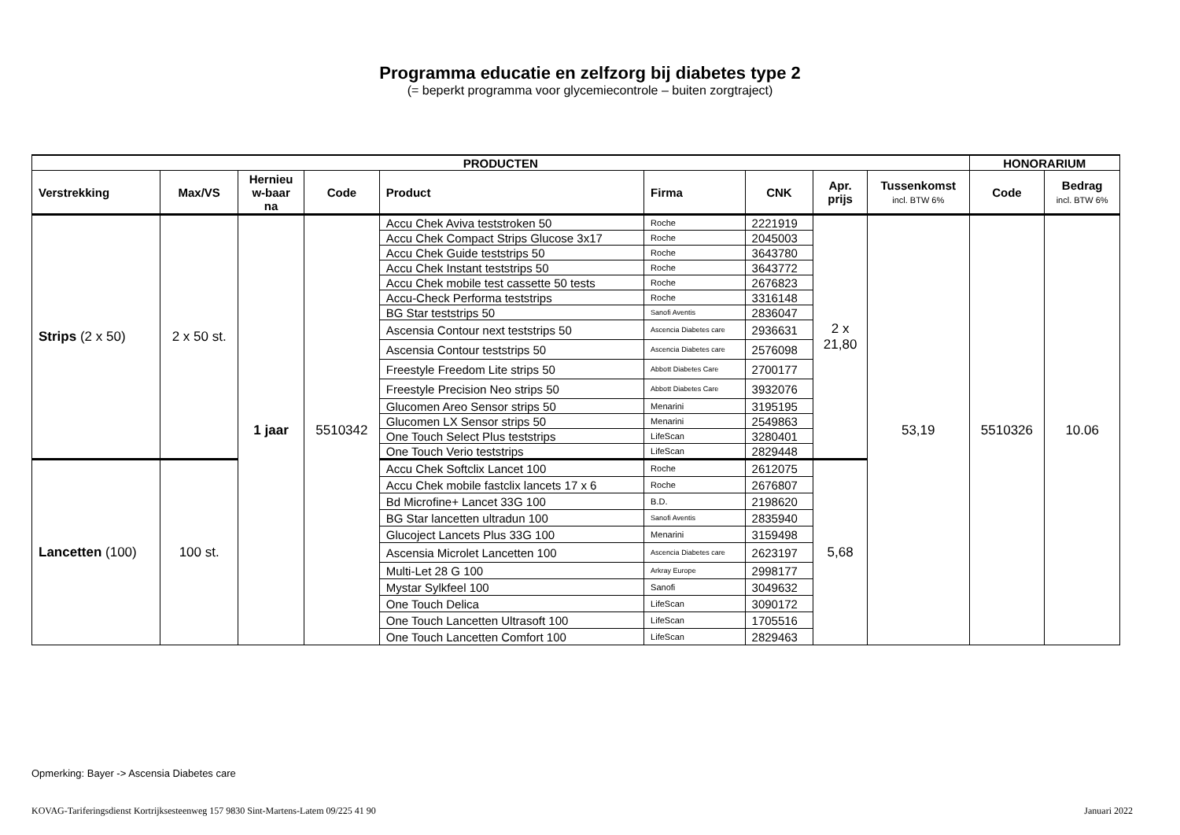Programma educatie en zelfzorg bij diabetes type 2
(= beperkt programma voor glycemiecontrole – buiten zorgtraject)
| PRODUCTEN | | | | | | | | | HONORARIUM | |
| --- | --- | --- | --- | --- | --- | --- | --- | --- | --- | --- |
| Verstrekking | Max/VS | Hernieu w-baar na | Code | Product | Firma | CNK | Apr. prijs | Tussenkomst incl. BTW 6% | Code | Bedrag incl. BTW 6% |
| Strips (2 x 50) | 2 x 50 st. | 1 jaar | 5510342 | Accu Chek Aviva teststroken 50 | Roche | 2221919 | 2 x 21,80 | 53,19 | 5510326 | 10.06 |
| | | | | Accu Chek Compact Strips Glucose 3x17 | Roche | 2045003 | | | | |
| | | | | Accu Chek Guide teststrips 50 | Roche | 3643780 | | | | |
| | | | | Accu Chek Instant teststrips 50 | Roche | 3643772 | | | | |
| | | | | Accu Chek mobile test cassette 50 tests | Roche | 2676823 | | | | |
| | | | | Accu-Check Performa teststrips | Roche | 3316148 | | | | |
| | | | | BG Star teststrips 50 | Sanofi Aventis | 2836047 | | | | |
| | | | | Ascensia Contour next teststrips 50 | Ascencia Diabetes care | 2936631 | | | | |
| | | | | Ascensia Contour teststrips 50 | Ascencia Diabetes care | 2576098 | | | | |
| | | | | Freestyle Freedom Lite strips 50 | Abbott Diabetes Care | 2700177 | | | | |
| | | | | Freestyle Precision Neo strips 50 | Abbott Diabetes Care | 3932076 | | | | |
| | | | | Glucomen Areo Sensor strips 50 | Menarini | 3195195 | | | | |
| | | | | Glucomen LX Sensor strips 50 | Menarini | 2549863 | | | | |
| | | | | One Touch Select Plus teststrips | LifeScan | 3280401 | | | | |
| | | | | One Touch Verio teststrips | LifeScan | 2829448 | | | | |
| Lancetten (100) | 100 st. | | | Accu Chek Softclix Lancet 100 | Roche | 2612075 | 5,68 | | | |
| | | | | Accu Chek mobile fastclix lancets 17 x 6 | Roche | 2676807 | | | | |
| | | | | Bd Microfine+ Lancet 33G 100 | B.D. | 2198620 | | | | |
| | | | | BG Star lancetten ultradun 100 | Sanofi Aventis | 2835940 | | | | |
| | | | | Glucoject Lancets Plus 33G 100 | Menarini | 3159498 | | | | |
| | | | | Ascensia Microlet Lancetten 100 | Ascencia Diabetes care | 2623197 | | | | |
| | | | | Multi-Let 28 G 100 | Arkray Europe | 2998177 | | | | |
| | | | | Mystar Sylkfeel 100 | Sanofi | 3049632 | | | | |
| | | | | One Touch Delica | LifeScan | 3090172 | | | | |
| | | | | One Touch Lancetten Ultrasoft 100 | LifeScan | 1705516 | | | | |
| | | | | One Touch Lancetten Comfort 100 | LifeScan | 2829463 | | | | |
Opmerking: Bayer -> Ascensia Diabetes care
KOVAG-Tariferingsdienst Kortrijksesteenweg 157 9830 Sint-Martens-Latem 09/225 41 90 Januari 2022